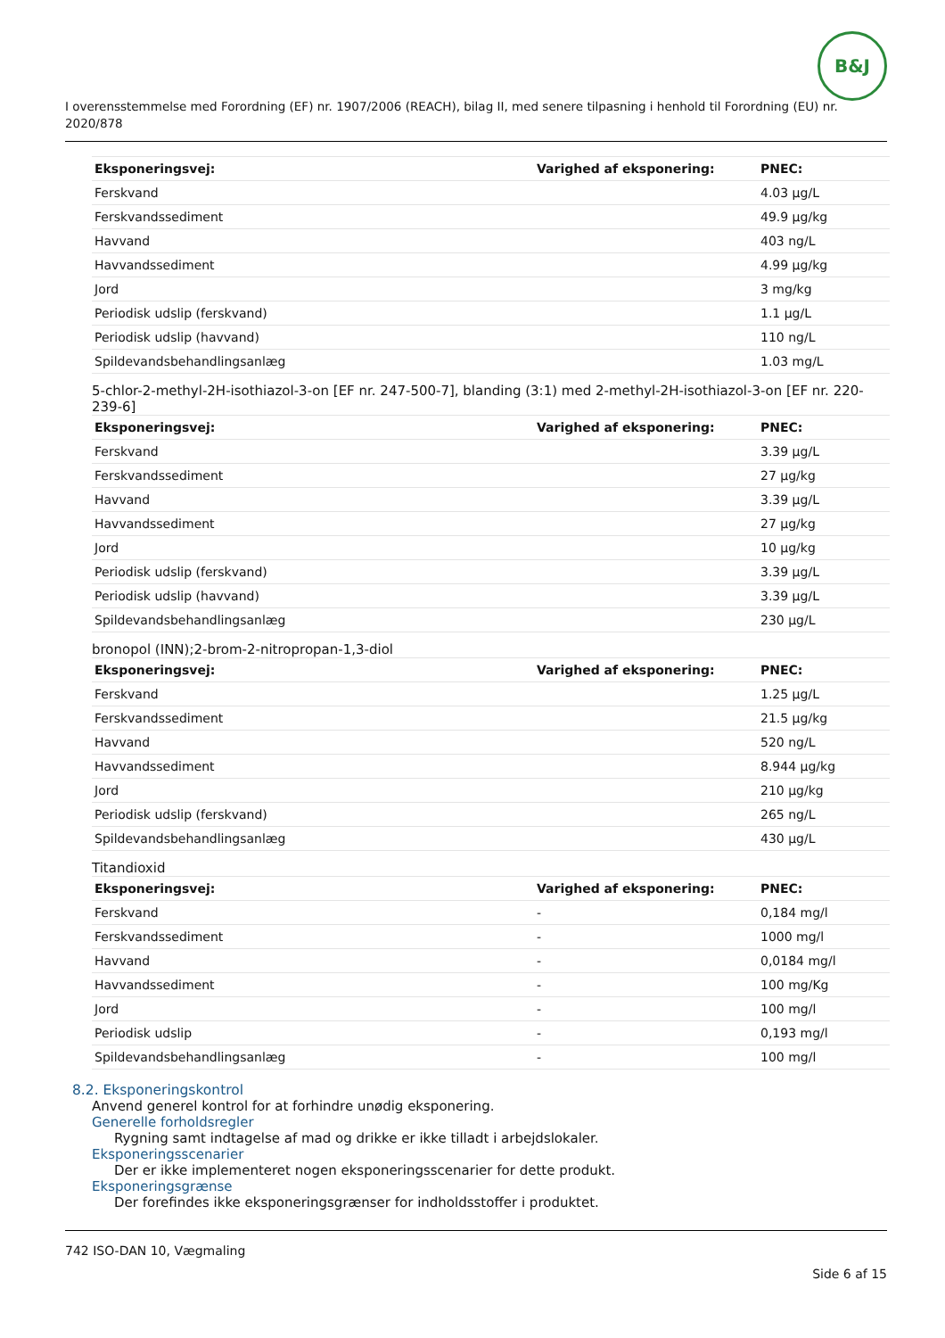B&J
I overensstemmelse med Forordning (EF) nr. 1907/2006 (REACH), bilag II, med senere tilpasning i henhold til Forordning (EU) nr. 2020/878
| Eksponeringsvej: | Varighed af eksponering: | PNEC: |
| --- | --- | --- |
| Ferskvand | | 4.03 µg/L |
| Ferskvandssediment | | 49.9 µg/kg |
| Havvand | | 403 ng/L |
| Havvandssediment | | 4.99 µg/kg |
| Jord | | 3 mg/kg |
| Periodisk udslip (ferskvand) | | 1.1 µg/L |
| Periodisk udslip (havvand) | | 110 ng/L |
| Spildevandsbehandlingsanlæg | | 1.03 mg/L |
5-chlor-2-methyl-2H-isothiazol-3-on [EF nr. 247-500-7], blanding (3:1) med 2-methyl-2H-isothiazol-3-on [EF nr. 220-239-6]
| Eksponeringsvej: | Varighed af eksponering: | PNEC: |
| --- | --- | --- |
| Ferskvand | | 3.39 µg/L |
| Ferskvandssediment | | 27 µg/kg |
| Havvand | | 3.39 µg/L |
| Havvandssediment | | 27 µg/kg |
| Jord | | 10 µg/kg |
| Periodisk udslip (ferskvand) | | 3.39 µg/L |
| Periodisk udslip (havvand) | | 3.39 µg/L |
| Spildevandsbehandlingsanlæg | | 230 µg/L |
bronopol (INN);2-brom-2-nitropropan-1,3-diol
| Eksponeringsvej: | Varighed af eksponering: | PNEC: |
| --- | --- | --- |
| Ferskvand | | 1.25 µg/L |
| Ferskvandssediment | | 21.5 µg/kg |
| Havvand | | 520 ng/L |
| Havvandssediment | | 8.944 µg/kg |
| Jord | | 210 µg/kg |
| Periodisk udslip (ferskvand) | | 265 ng/L |
| Spildevandsbehandlingsanlæg | | 430 µg/L |
Titandioxid
| Eksponeringsvej: | Varighed af eksponering: | PNEC: |
| --- | --- | --- |
| Ferskvand | - | 0,184 mg/l |
| Ferskvandssediment | - | 1000 mg/l |
| Havvand | - | 0,0184 mg/l |
| Havvandssediment | - | 100 mg/Kg |
| Jord | - | 100 mg/l |
| Periodisk udslip | - | 0,193 mg/l |
| Spildevandsbehandlingsanlæg | - | 100 mg/l |
8.2. Eksponeringskontrol
Anvend generel kontrol for at forhindre unødig eksponering.
Generelle forholdsregler
Rygning samt indtagelse af mad og drikke er ikke tilladt i arbejdslokaler.
Eksponeringsscenarier
Der er ikke implementeret nogen eksponeringsscenarier for dette produkt.
Eksponeringsgrænse
Der forefindes ikke eksponeringsgrænser for indholdsstoffer i produktet.
742 ISO-DAN 10, Vægmaling
Side 6 af 15